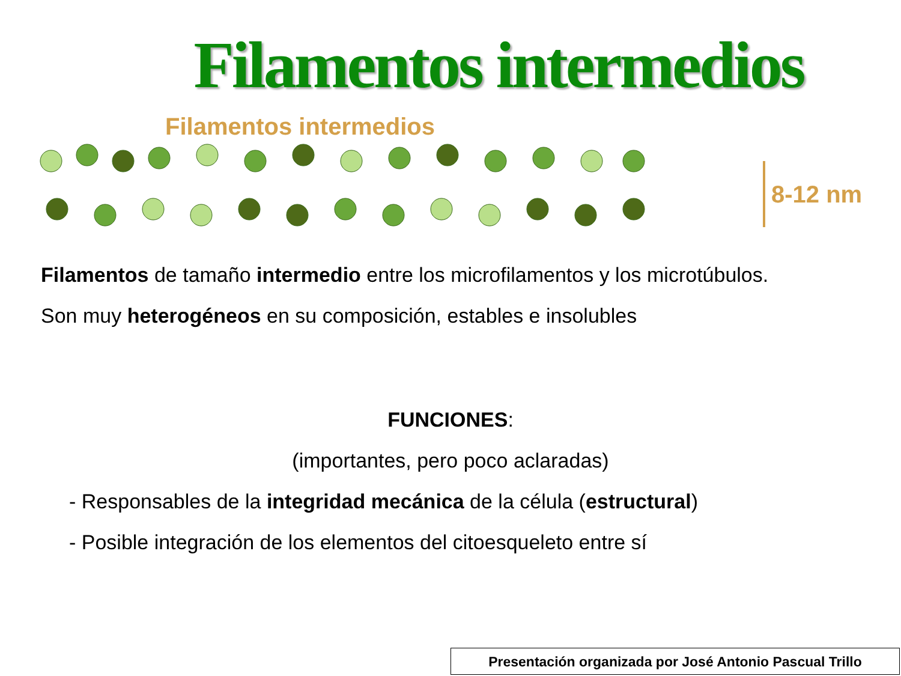Filamentos intermedios
Filamentos intermedios
8-12 nm
Filamentos de tamaño intermedio entre los microfilamentos y los microtúbulos.
Son muy heterogéneos en su composición, estables e insolubles
FUNCIONES:
(importantes, pero poco aclaradas)
- Responsables de la integridad mecánica de la célula (estructural)
- Posible integración de los elementos del citoesqueleto entre sí
Presentación organizada por José Antonio Pascual Trillo